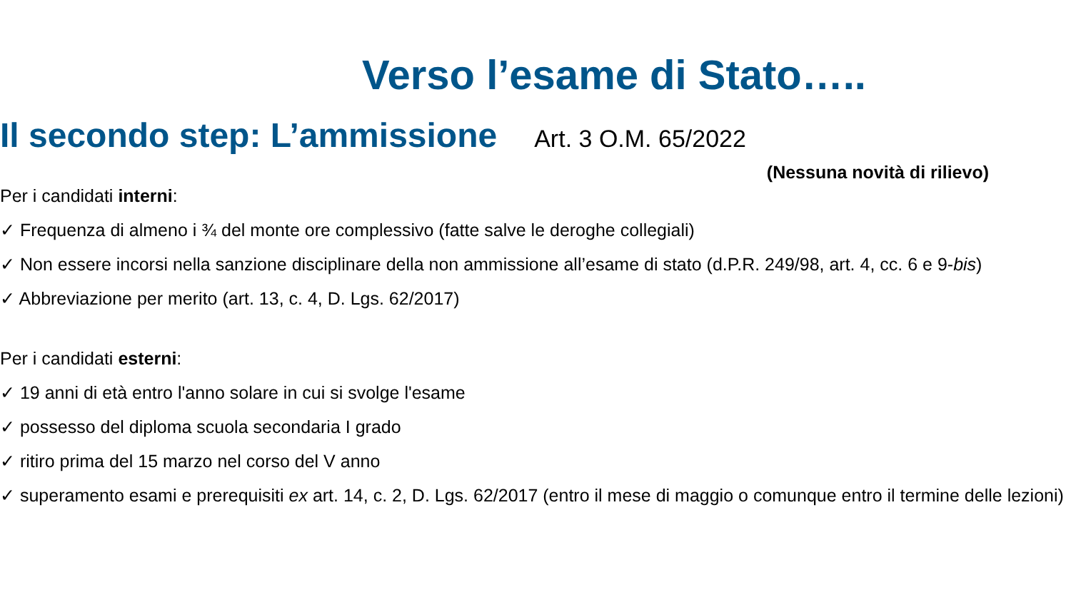Verso l’esame di Stato…..
Il secondo step: L’ammissione
Art. 3 O.M. 65/2022
(Nessuna novità di rilievo)
Per i candidati interni:
✓ Frequenza di almeno i ¾ del monte ore complessivo (fatte salve le deroghe collegiali)
✓ Non essere incorsi nella sanzione disciplinare della non ammissione all’esame di stato (d.P.R. 249/98, art. 4, cc. 6 e 9-bis)
✓ Abbreviazione per merito (art. 13, c. 4, D. Lgs. 62/2017)
Per i candidati esterni:
✓ 19 anni di età entro l'anno solare in cui si svolge l'esame
✓ possesso del diploma scuola secondaria I grado
✓ ritiro prima del 15 marzo nel corso del V anno
✓ superamento esami e prerequisiti ex art. 14, c. 2, D. Lgs. 62/2017 (entro il mese di maggio o comunque entro il termine delle lezioni)